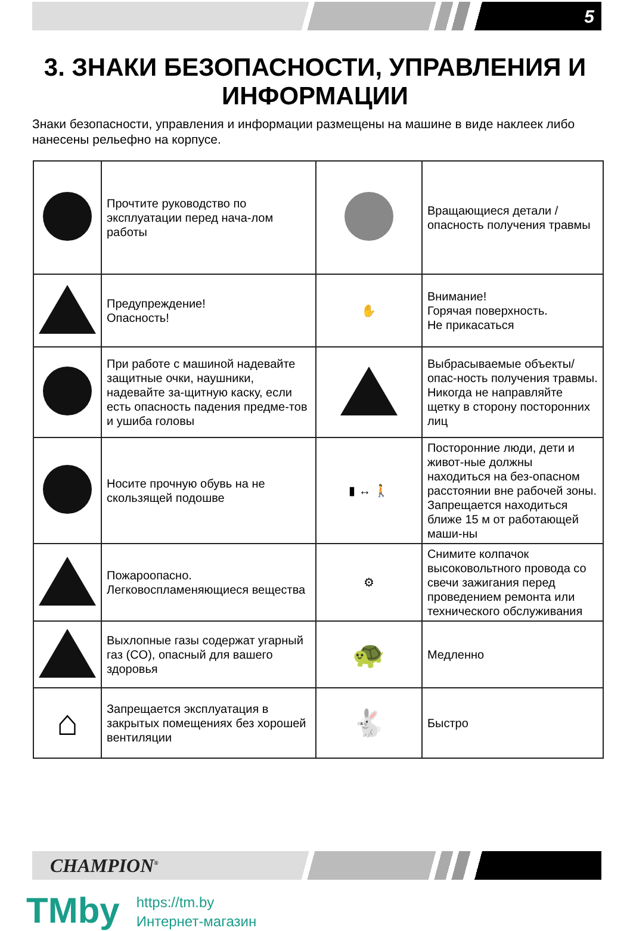5
3. ЗНАКИ БЕЗОПАСНОСТИ, УПРАВЛЕНИЯ И ИНФОРМАЦИИ
Знаки безопасности, управления и информации размещены на машине в виде наклеек либо нанесены рельефно на корпусе.
| | Прочтите руководство по эксплуатации перед нача-лом работы | | Вращающиеся детали /опасность получения травмы |
| | Предупреждение! Опасность! | ✋ | Внимание! Горячая поверхность. Не прикасаться |
| | При работе с машиной надевайте защитные очки, наушники, надевайте за-щитную каску, если есть опасность падения предме-тов и ушиба головы | | Выбрасываемые объекты/опас-ность получения травмы. Никогда не направляйте щетку в сторону посторонних лиц |
| | Носите прочную обувь на не скользящей подошве | ▮ ↔ 🚶 | Посторонние люди, дети и живот-ные должны находиться на без-опасном расстоянии вне рабочей зоны. Запрещается находиться ближе 15 м от работающей маши-ны |
| | Пожароопасно. Легковоспламеняющиеся вещества | ⚙ | Снимите колпачок высоковольтного провода со свечи зажигания перед проведением ремонта или технического обслуживания |
| | Выхлопные газы содержат угарный газ (CO), опасный для вашего здоровья | 🐢 | Медленно |
| ⌂ | Запрещается эксплуатация в закрытых помещениях без хорошей вентиляции | 🐇 | Быстро |
CHAMPION<sup>®</sup>
TMby
https://tm.by
Интернет-магазин